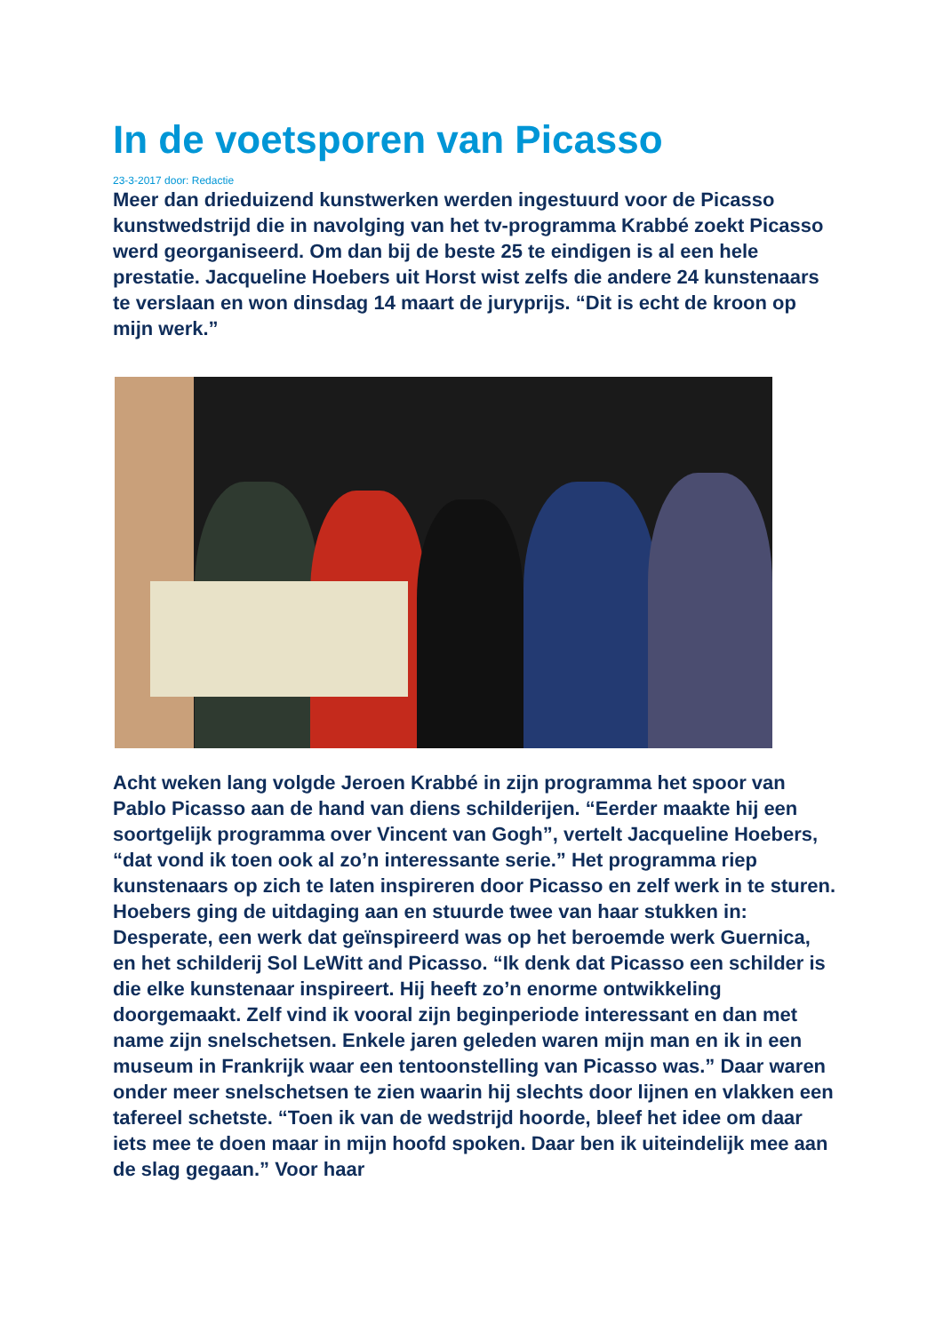In de voetsporen van Picasso
23-3-2017 door: Redactie
Meer dan drieduizend kunstwerken werden ingestuurd voor de Picasso kunstwedstrijd die in navolging van het tv-programma Krabbé zoekt Picasso werd georganiseerd. Om dan bij de beste 25 te eindigen is al een hele prestatie. Jacqueline Hoebers uit Horst wist zelfs die andere 24 kunstenaars te verslaan en won dinsdag 14 maart de juryprijs. “Dit is echt de kroon op mijn werk.”
Acht weken lang volgde Jeroen Krabbé in zijn programma het spoor van Pablo Picasso aan de hand van diens schilderijen. “Eerder maakte hij een soortgelijk programma over Vincent van Gogh”, vertelt Jacqueline Hoebers, “dat vond ik toen ook al zo’n interessante serie.” Het programma riep kunstenaars op zich te laten inspireren door Picasso en zelf werk in te sturen. Hoebers ging de uitdaging aan en stuurde twee van haar stukken in: Desperate, een werk dat geïnspireerd was op het beroemde werk Guernica, en het schilderij Sol LeWitt and Picasso. “Ik denk dat Picasso een schilder is die elke kunstenaar inspireert. Hij heeft zo’n enorme ontwikkeling doorgemaakt. Zelf vind ik vooral zijn beginperiode interessant en dan met name zijn snelschetsen. Enkele jaren geleden waren mijn man en ik in een museum in Frankrijk waar een tentoonstelling van Picasso was.” Daar waren onder meer snelschetsen te zien waarin hij slechts door lijnen en vlakken een tafereel schetste. “Toen ik van de wedstrijd hoorde, bleef het idee om daar iets mee te doen maar in mijn hoofd spoken. Daar ben ik uiteindelijk mee aan de slag gegaan.” Voor haar